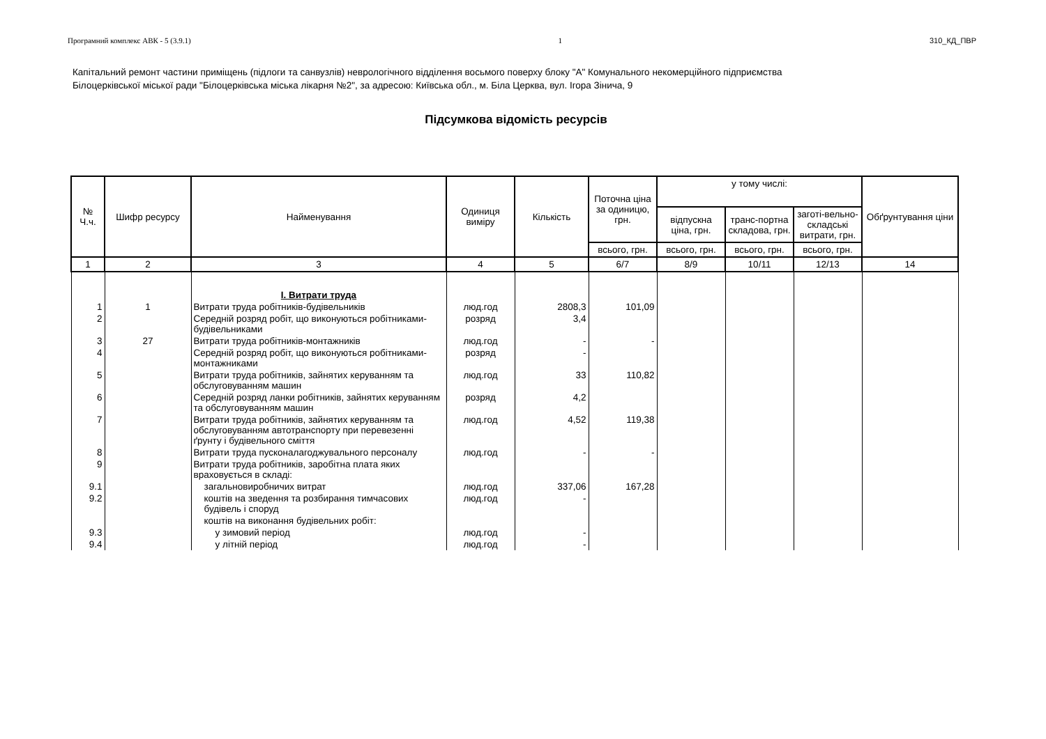Програмний комплекс АВК - 5 (3.9.1) 1 310_КД_ПВР
Капітальний ремонт частини приміщень (підлоги та санвузлів) неврологічного відділення восьмого поверху блоку "А" Комунального некомерційного підприємства Білоцерківської міської ради "Білоцерківська міська лікарня №2", за адресою: Київська обл., м. Біла Церква, вул. Ігора Зінича, 9
Підсумкова відомість ресурсів
| № Ч.ч. | Шифр ресурсу | Найменування | Одиниця виміру | Кількість | Поточна ціна за одиницю, грн. | у тому числі: | | | Обґрунтування ціни |
| --- | --- | --- | --- | --- | --- | --- | --- | --- | --- |
| | | | | | | відпускна ціна, грн. | транс-портна складова, грн. | заготі-вельно-складські витрати, грн. | |
| | | | | | всього, грн. | всього, грн. | всього, грн. | всього, грн. | |
| 1 | 2 | 3 | 4 | 5 | 6/7 | 8/9 | 10/11 | 12/13 | 14 |
| | | I. Витрати труда | | | | | | | |
| 1 | 1 | Витрати труда робітників-будівельників | люд.год | 2808,3 | 101,09 | | | | |
| 2 | | Середній розряд робіт, що виконуються робітниками-будівельниками | розряд | 3,4 | | | | | |
| 3 | 27 | Витрати труда робітників-монтажників | люд.год | - | - | | | | |
| 4 | | Середній розряд робіт, що виконуються робітниками-монтажниками | розряд | - | | | | | |
| 5 | | Витрати труда робітників, зайнятих керуванням та обслуговуванням машин | люд.год | 33 | 110,82 | | | | |
| 6 | | Середній розряд ланки робітників, зайнятих керуванням та обслуговуванням машин | розряд | 4,2 | | | | | |
| 7 | | Витрати труда робітників, зайнятих керуванням та обслуговуванням автотранспорту при перевезенні ґрунту і будівельного сміття | люд.год | 4,52 | 119,38 | | | | |
| 8 | | Витрати труда пусконалагоджувального персоналу | люд.год | - | - | | | | |
| 9 | | Витрати труда робітників, заробітна плата яких враховується в складі: | | | | | | | |
| 9.1 | | загальновиробничих витрат | люд.год | 337,06 | 167,28 | | | | |
| 9.2 | | коштів на зведення та розбирання тимчасових будівель і споруд | люд.год | - | | | | | |
| | | коштів на виконання будівельних робіт: | | | | | | | |
| 9.3 | | у зимовий період | люд.год | - | | | | | |
| 9.4 | | у літній період | люд.год | - | | | | | |